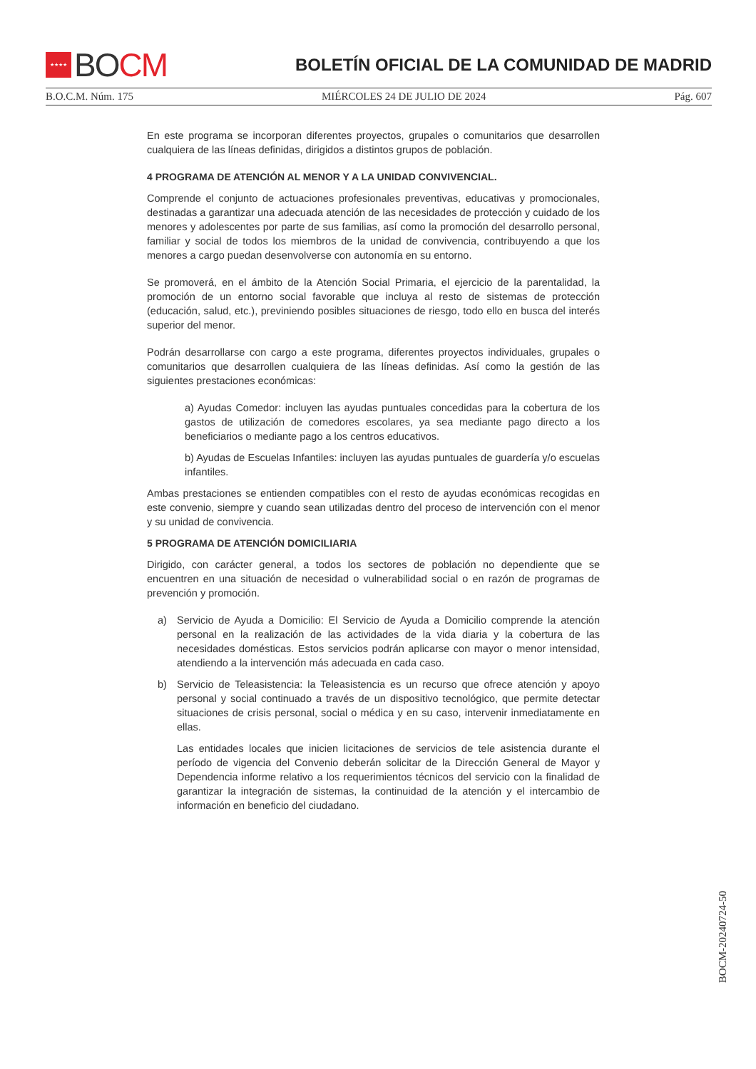★★★★
BO CM
BOLETÍN OFICIAL DE LA COMUNIDAD DE MADRID
B.O.C.M. Núm. 175 MIÉRCOLES 24 DE JULIO DE 2024 Pág. 607
En este programa se incorporan diferentes proyectos, grupales o comunitarios que desarrollen cualquiera de las líneas definidas, dirigidos a distintos grupos de población.
4 PROGRAMA DE ATENCIÓN AL MENOR Y A LA UNIDAD CONVIVENCIAL.
Comprende el conjunto de actuaciones profesionales preventivas, educativas y promocionales, destinadas a garantizar una adecuada atención de las necesidades de protección y cuidado de los menores y adolescentes por parte de sus familias, así como la promoción del desarrollo personal, familiar y social de todos los miembros de la unidad de convivencia, contribuyendo a que los menores a cargo puedan desenvolverse con autonomía en su entorno.
Se promoverá, en el ámbito de la Atención Social Primaria, el ejercicio de la parentalidad, la promoción de un entorno social favorable que incluya al resto de sistemas de protección (educación, salud, etc.), previniendo posibles situaciones de riesgo, todo ello en busca del interés superior del menor.
Podrán desarrollarse con cargo a este programa, diferentes proyectos individuales, grupales o comunitarios que desarrollen cualquiera de las líneas definidas. Así como la gestión de las siguientes prestaciones económicas:
a) Ayudas Comedor: incluyen las ayudas puntuales concedidas para la cobertura de los gastos de utilización de comedores escolares, ya sea mediante pago directo a los beneficiarios o mediante pago a los centros educativos.
b) Ayudas de Escuelas Infantiles: incluyen las ayudas puntuales de guardería y/o escuelas infantiles.
Ambas prestaciones se entienden compatibles con el resto de ayudas económicas recogidas en este convenio, siempre y cuando sean utilizadas dentro del proceso de intervención con el menor y su unidad de convivencia.
5 PROGRAMA DE ATENCIÓN DOMICILIARIA
Dirigido, con carácter general, a todos los sectores de población no dependiente que se encuentren en una situación de necesidad o vulnerabilidad social o en razón de programas de prevención y promoción.
a) Servicio de Ayuda a Domicilio: El Servicio de Ayuda a Domicilio comprende la atención personal en la realización de las actividades de la vida diaria y la cobertura de las necesidades domésticas. Estos servicios podrán aplicarse con mayor o menor intensidad, atendiendo a la intervención más adecuada en cada caso.
b) Servicio de Teleasistencia: la Teleasistencia es un recurso que ofrece atención y apoyo personal y social continuado a través de un dispositivo tecnológico, que permite detectar situaciones de crisis personal, social o médica y en su caso, intervenir inmediatamente en ellas.
Las entidades locales que inicien licitaciones de servicios de tele asistencia durante el período de vigencia del Convenio deberán solicitar de la Dirección General de Mayor y Dependencia informe relativo a los requerimientos técnicos del servicio con la finalidad de garantizar la integración de sistemas, la continuidad de la atención y el intercambio de información en beneficio del ciudadano.
BOCM-20240724-50